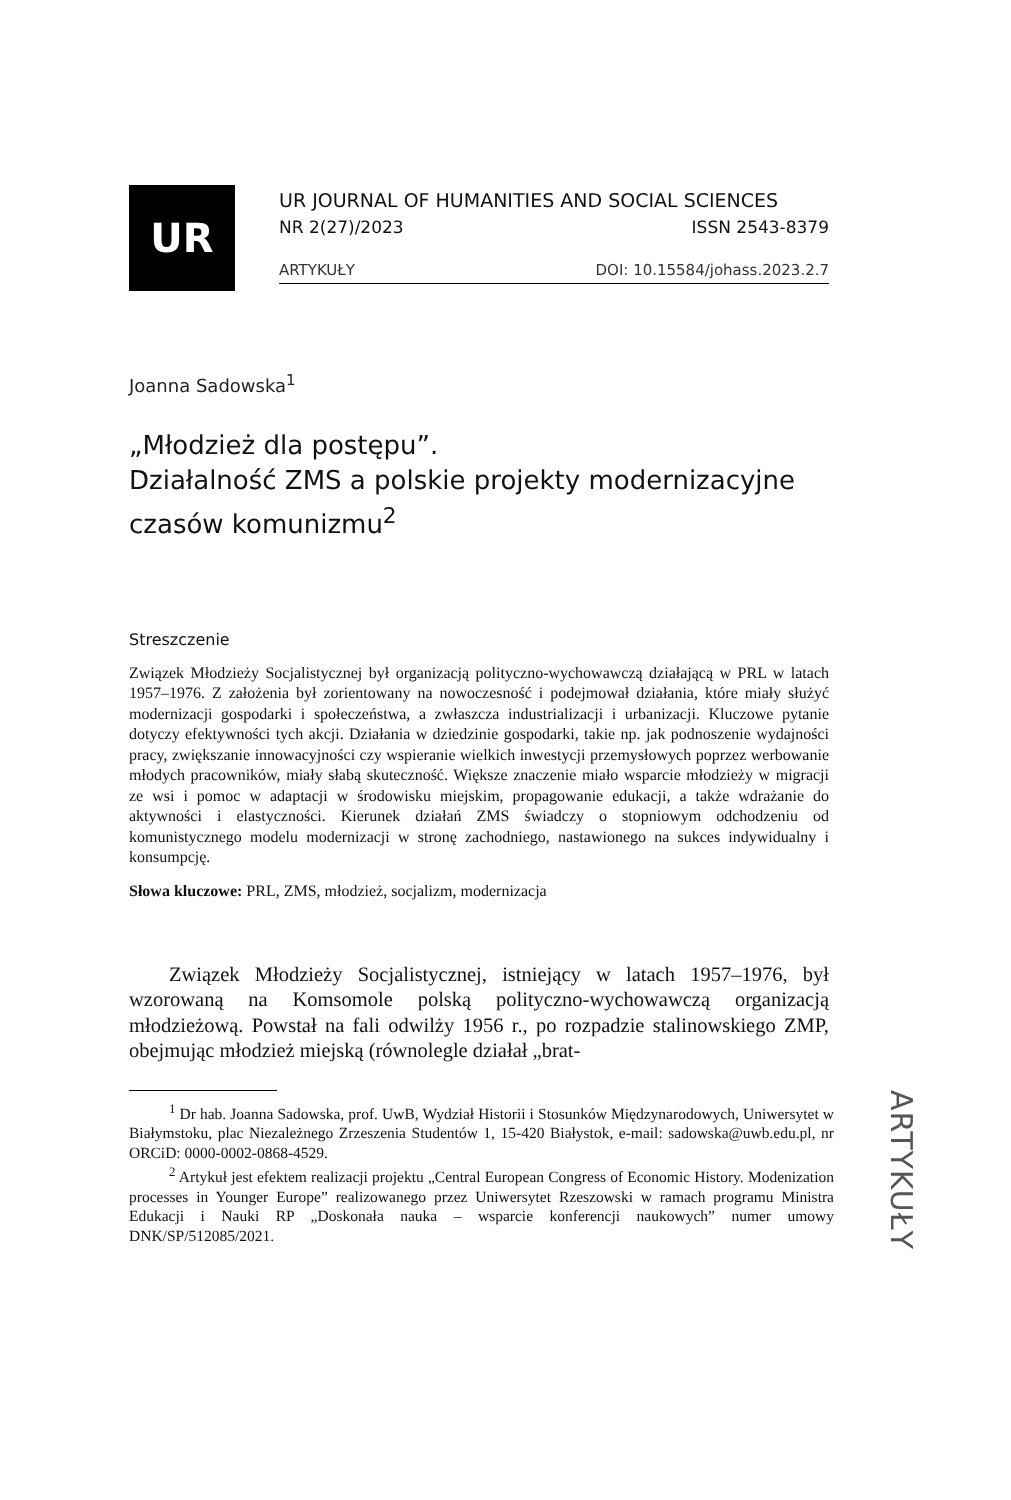UR
UR JOURNAL OF HUMANITIES AND SOCIAL SCIENCES
NR 2(27)/2023 ISSN 2543-8379
ARTYKUŁY DOI: 10.15584/johass.2023.2.7
Joanna Sadowska<sup>1</sup>
„Młodzież dla postępu”.
Działalność ZMS a polskie projekty modernizacyjne czasów komunizmu<sup>2</sup>
Streszczenie
Związek Młodzieży Socjalistycznej był organizacją polityczno-wychowawczą działającą w PRL w latach 1957–1976. Z założenia był zorientowany na nowoczesność i podejmował działania, które miały służyć modernizacji gospodarki i społeczeństwa, a zwłaszcza industrializacji i urbanizacji. Kluczowe pytanie dotyczy efektywności tych akcji. Działania w dziedzinie gospodarki, takie np. jak podnoszenie wydajności pracy, zwiększanie innowacyjności czy wspieranie wielkich inwestycji przemysłowych poprzez werbowanie młodych pracowników, miały słabą skuteczność. Większe znaczenie miało wsparcie młodzieży w migracji ze wsi i pomoc w adaptacji w środowisku miejskim, propagowanie edukacji, a także wdrażanie do aktywności i elastyczności. Kierunek działań ZMS świadczy o stopniowym odchodzeniu od komunistycznego modelu modernizacji w stronę zachodniego, nastawionego na sukces indywidualny i konsumpcję.
Słowa kluczowe: PRL, ZMS, młodzież, socjalizm, modernizacja
Związek Młodzieży Socjalistycznej, istniejący w latach 1957–1976, był wzorowaną na Komsomole polską polityczno-wychowawczą organizacją młodzieżową. Powstał na fali odwilży 1956 r., po rozpadzie stalinowskiego ZMP, obejmując młodzież miejską (równolegle działał „brat-
<sup>1</sup> Dr hab. Joanna Sadowska, prof. UwB, Wydział Historii i Stosunków Międzynarodowych, Uniwersytet w Białymstoku, plac Niezależnego Zrzeszenia Studentów 1, 15-420 Białystok, e-mail: sadowska@uwb.edu.pl, nr ORCiD: 0000-0002-0868-4529.
<sup>2</sup> Artykuł jest efektem realizacji projektu „Central European Congress of Economic History. Modenization processes in Younger Europe” realizowanego przez Uniwersytet Rzeszowski w ramach programu Ministra Edukacji i Nauki RP „Doskonała nauka – wsparcie konferencji naukowych” numer umowy DNK/SP/512085/2021.
ARTYKUŁY